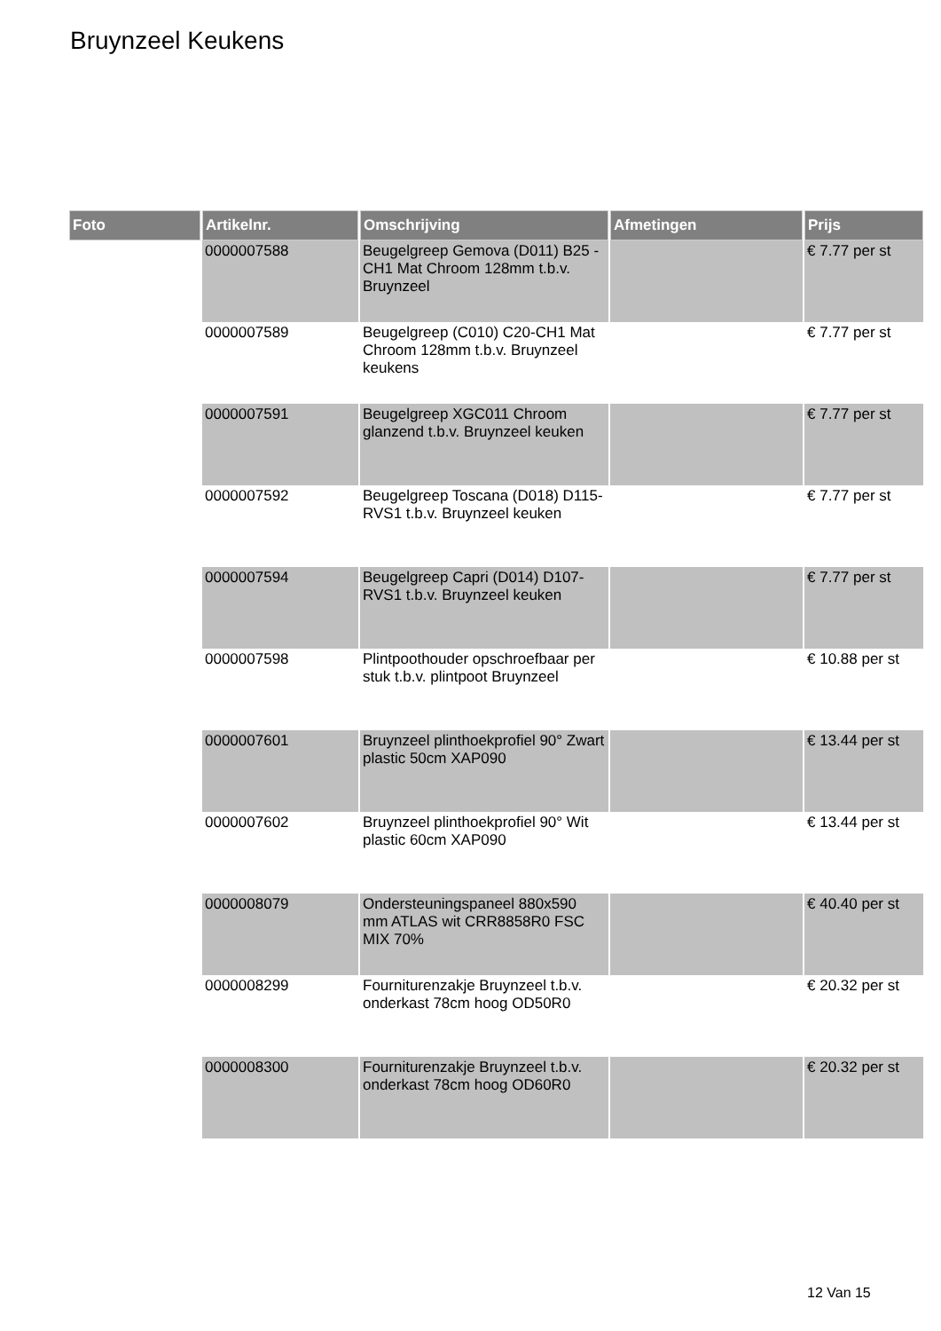Bruynzeel Keukens
| Foto | Artikelnr. | Omschrijving | Afmetingen | Prijs |
| --- | --- | --- | --- | --- |
| | 0000007588 | Beugelgreep Gemova (D011) B25 -CH1 Mat Chroom 128mm t.b.v. Bruynzeel | | € 7.77 per st |
| | 0000007589 | Beugelgreep (C010) C20-CH1 Mat Chroom 128mm t.b.v. Bruynzeel keukens | | € 7.77 per st |
| | 0000007591 | Beugelgreep XGC011 Chroom glanzend t.b.v. Bruynzeel keuken | | € 7.77 per st |
| | 0000007592 | Beugelgreep Toscana (D018) D115-RVS1 t.b.v. Bruynzeel keuken | | € 7.77 per st |
| | 0000007594 | Beugelgreep Capri (D014) D107-RVS1 t.b.v. Bruynzeel keuken | | € 7.77 per st |
| | 0000007598 | Plintpoothouder opschroefbaar per stuk t.b.v. plintpoot Bruynzeel | | € 10.88 per st |
| | 0000007601 | Bruynzeel plinthoekprofiel 90° Zwart plastic 50cm XAP090 | | € 13.44 per st |
| | 0000007602 | Bruynzeel plinthoekprofiel 90° Wit plastic 60cm XAP090 | | € 13.44 per st |
| | 0000008079 | Ondersteuningspaneel 880x590 mm ATLAS wit CRR8858R0 FSC MIX 70% | | € 40.40 per st |
| | 0000008299 | Fourniturenzakje Bruynzeel t.b.v. onderkast 78cm hoog OD50R0 | | € 20.32 per st |
| | 0000008300 | Fourniturenzakje Bruynzeel t.b.v. onderkast 78cm hoog OD60R0 | | € 20.32 per st |
12 Van 15